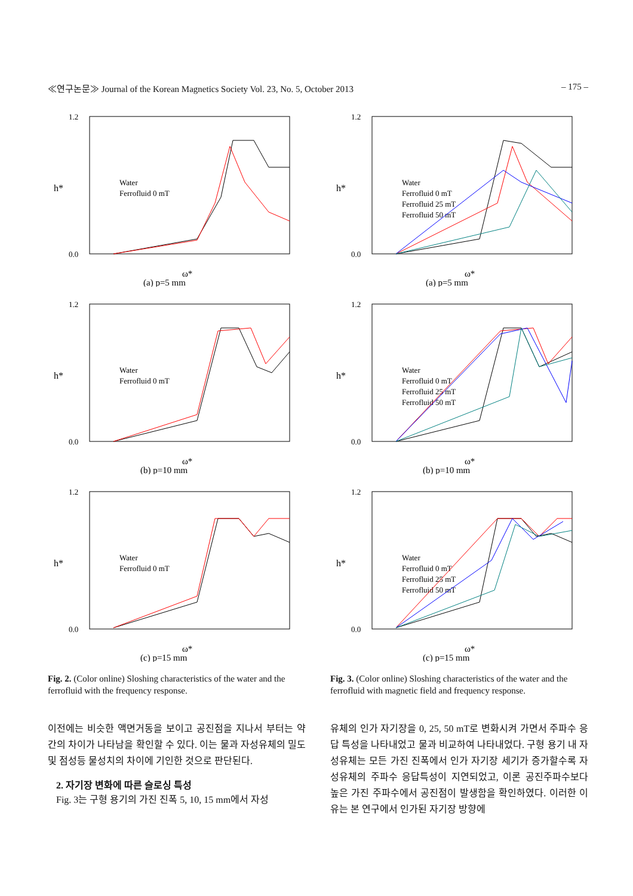≪연구논문≫ Journal of the Korean Magnetics Society Vol. 23, No. 5, October 2013 – 175 –
h*
1.2
0.0
ω*
(a) p=5 mm
Water
Ferrofluid 0 mT
h*
1.2
0.0
ω*
(b) p=10 mm
Water
Ferrofluid 0 mT
h*
1.2
0.0
ω*
(c) p=15 mm
Water
Ferrofluid 0 mT
Fig. 2. (Color online) Sloshing characteristics of the water and the ferrofluid with the frequency response.
이전에는 비슷한 액면거동을 보이고 공진점을 지나서 부터는 약간의 차이가 나타남을 확인할 수 있다. 이는 물과 자성유체의 밀도 및 점성등 물성치의 차이에 기인한 것으로 판단된다.
2. 자기장 변화에 따른 슬로싱 특성
Fig. 3는 구형 용기의 가진 진폭 5, 10, 15 mm에서 자성
h*
1.2
0.0
ω*
(a) p=5 mm
Water
Ferrofluid 0 mT
Ferrofluid 25 mT
Ferrofluid 50 mT
h*
1.2
0.0
ω*
(b) p=10 mm
Water
Ferrofluid 0 mT
Ferrofluid 25 mT
Ferrofluid 50 mT
h*
1.2
0.0
ω*
(c) p=15 mm
Water
Ferrofluid 0 mT
Ferrofluid 25 mT
Ferrofluid 50 mT
Fig. 3. (Color online) Sloshing characteristics of the water and the ferrofluid with magnetic field and frequency response.
유체의 인가 자기장을 0, 25, 50 mT로 변화시켜 가면서 주파수 응답 특성을 나타내었고 물과 비교하여 나타내었다. 구형 용기 내 자성유체는 모든 가진 진폭에서 인가 자기장 세기가 증가할수록 자성유체의 주파수 응답특성이 지연되었고, 이론 공진주파수보다 높은 가진 주파수에서 공진점이 발생함을 확인하였다. 이러한 이유는 본 연구에서 인가된 자기장 방향에